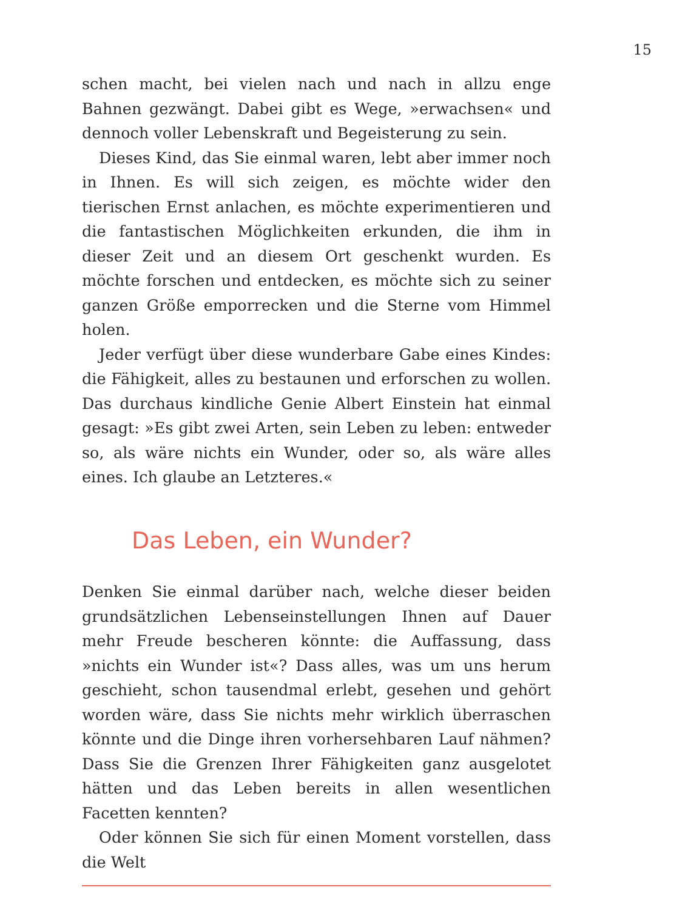15
schen macht, bei vielen nach und nach in allzu enge Bahnen gezwängt. Dabei gibt es Wege, »erwachsen« und dennoch voller Lebenskraft und Begeisterung zu sein.
Dieses Kind, das Sie einmal waren, lebt aber immer noch in Ihnen. Es will sich zeigen, es möchte wider den tierischen Ernst anlachen, es möchte experimentieren und die fantastischen Möglichkeiten erkunden, die ihm in dieser Zeit und an diesem Ort geschenkt wurden. Es möchte forschen und entdecken, es möchte sich zu seiner ganzen Größe emporrecken und die Sterne vom Himmel holen.
Jeder verfügt über diese wunderbare Gabe eines Kindes: die Fähigkeit, alles zu bestaunen und erforschen zu wollen. Das durchaus kindliche Genie Albert Einstein hat einmal gesagt: »Es gibt zwei Arten, sein Leben zu leben: entweder so, als wäre nichts ein Wunder, oder so, als wäre alles eines. Ich glaube an Letzteres.«
Das Leben, ein Wunder?
Denken Sie einmal darüber nach, welche dieser beiden grundsätzlichen Lebenseinstellungen Ihnen auf Dauer mehr Freude bescheren könnte: die Auffassung, dass »nichts ein Wunder ist«? Dass alles, was um uns herum geschieht, schon tausendmal erlebt, gesehen und gehört worden wäre, dass Sie nichts mehr wirklich überraschen könnte und die Dinge ihren vorhersehbaren Lauf nähmen? Dass Sie die Grenzen Ihrer Fähigkeiten ganz ausgelotet hätten und das Leben bereits in allen wesentlichen Facetten kennten?
Oder können Sie sich für einen Moment vorstellen, dass die Welt